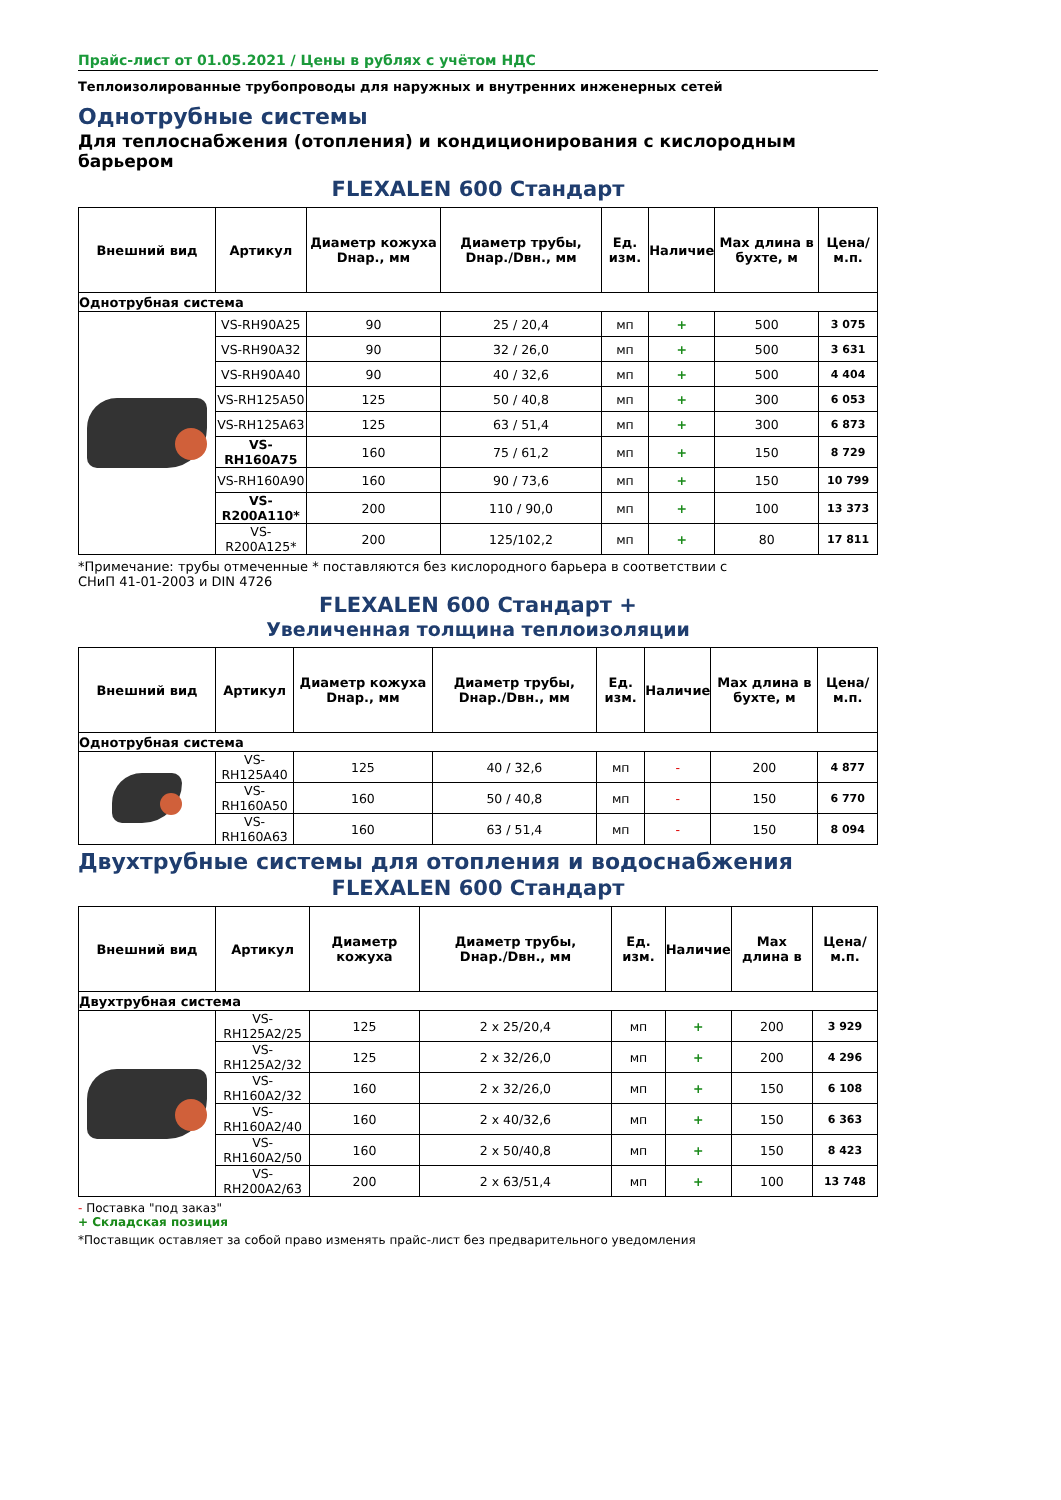Прайс-лист от 01.05.2021 / Цены в рублях с учётом НДС
Теплоизолированные трубопроводы для наружных и внутренних инженерных сетей
Однотрубные системы
Для теплоснабжения (отопления) и кондиционирования с кислородным барьером
FLEXALEN 600 Стандарт
| Внешний вид | Артикул | Диаметр кожуха Dнар., мм | Диаметр трубы, Dнар./Dвн., мм | Ед. изм. | Наличие | Max длина в бухте, м | Цена/м.п. |
| --- | --- | --- | --- | --- | --- | --- | --- |
| Однотрубная система | | | | | | | |
| | VS-RH90A25 | 90 | 25 / 20,4 | мп | + | 500 | 3 075 |
| | VS-RH90A32 | 90 | 32 / 26,0 | мп | + | 500 | 3 631 |
| | VS-RH90A40 | 90 | 40 / 32,6 | мп | + | 500 | 4 404 |
| | VS-RH125A50 | 125 | 50 / 40,8 | мп | + | 300 | 6 053 |
| | VS-RH125A63 | 125 | 63 / 51,4 | мп | + | 300 | 6 873 |
| | VS-RH160A75 | 160 | 75 / 61,2 | мп | + | 150 | 8 729 |
| | VS-RH160A90 | 160 | 90 / 73,6 | мп | + | 150 | 10 799 |
| | VS-R200A110* | 200 | 110 / 90,0 | мп | + | 100 | 13 373 |
| | VS-R200A125* | 200 | 125/102,2 | мп | + | 80 | 17 811 |
*Примечание: трубы отмеченные * поставляются без кислородного барьера в соответствии с
СНиП 41-01-2003 и DIN 4726
FLEXALEN 600 Стандарт +
Увеличенная толщина теплоизоляции
| Внешний вид | Артикул | Диаметр кожуха Dнар., мм | Диаметр трубы, Dнар./Dвн., мм | Ед. изм. | Наличие | Max длина в бухте, м | Цена/м.п. |
| --- | --- | --- | --- | --- | --- | --- | --- |
| Однотрубная система | | | | | | | |
| | VS-RH125A40 | 125 | 40 / 32,6 | мп | - | 200 | 4 877 |
| | VS-RH160A50 | 160 | 50 / 40,8 | мп | - | 150 | 6 770 |
| | VS-RH160A63 | 160 | 63 / 51,4 | мп | - | 150 | 8 094 |
Двухтрубные системы для отопления и водоснабжения
FLEXALEN 600 Стандарт
| Внешний вид | Артикул | Диаметр кожуха | Диаметр трубы, Dнар./Dвн., мм | Ед. изм. | Наличие | Max длина в | Цена/м.п. |
| --- | --- | --- | --- | --- | --- | --- | --- |
| Двухтрубная система | | | | | | | |
| | VS-RH125A2/25 | 125 | 2 x 25/20,4 | мп | + | 200 | 3 929 |
| | VS-RH125A2/32 | 125 | 2 x 32/26,0 | мп | + | 200 | 4 296 |
| | VS-RH160A2/32 | 160 | 2 x 32/26,0 | мп | + | 150 | 6 108 |
| | VS-RH160A2/40 | 160 | 2 x 40/32,6 | мп | + | 150 | 6 363 |
| | VS-RH160A2/50 | 160 | 2 x 50/40,8 | мп | + | 150 | 8 423 |
| | VS-RH200A2/63 | 200 | 2 x 63/51,4 | мп | + | 100 | 13 748 |
- Поставка "под заказ"
+ Складская позиция
*Поставщик оставляет за собой право изменять прайс-лист без предварительного уведомления